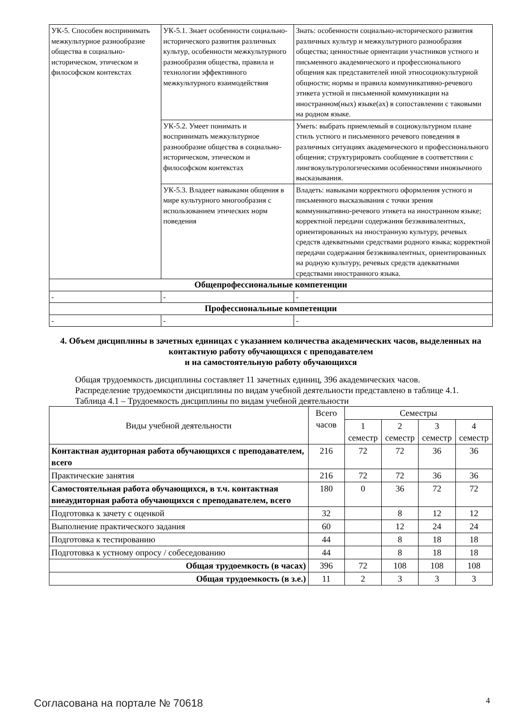| УК-5. Способен воспринимать межкультурное разнообразие общества в социально-историческом, этическом и философском контекстах | УК-5.1. Знает особенности социально-исторического развития различных культур, особенности межкультурного разнообразия общества, правила и технологии эффективного межкультурного взаимодействия | Знать: особенности социально-исторического развития различных культур и межкультурного разнообразия общества; ценностные ориентации участников устного и письменного академического и профессионального общения как представителей иной этносоциокультурной общности; нормы и правила коммуникативно-речевого этикета устной и письменной коммуникации на иностранном(ных) языке(ах) в сопоставлении с таковыми на родном языке. |
| | УК-5.2. Умеет понимать и воспринимать межкультурное разнообразие общества в социально-историческом, этическом и философском контекстах | Уметь: выбрать приемлемый в социокультурном плане стиль устного и письменного речевого поведения в различных ситуациях академического и профессионального общения; структурировать сообщение в соответствии с лингвокультурологическими особенностями иноязычного высказывания. |
| | УК-5.3. Владеет навыками общения в мире культурного многообразия с использованием этических норм поведения | Владеть: навыками корректного оформления устного и письменного высказывания с точки зрения коммуникативно-речевого этикета на иностранном языке; корректной передачи содержания безэквивалентных, ориентированных на иностранную культуру, речевых средств адекватными средствами родного языка; корректной передачи содержания безэквивалентных, ориентированных на родную культуру, речевых средств адекватными средствами иностранного языка. |
| Общепрофессиональные компетенции | | |
| - | - | - |
| Профессиональные компетенции | | |
| - | - | - |
4. Объем дисциплины в зачетных единицах с указанием количества академических часов, выделенных на контактную работу обучающихся с преподавателем
и на самостоятельную работу обучающихся
Общая трудоемкость дисциплины составляет 11 зачетных единиц, 396 академических часов.
Распределение трудоемкости дисциплины по видам учебной деятельности представлено в таблице 4.1.
Таблица 4.1 – Трудоемкость дисциплины по видам учебной деятельности
| Виды учебной деятельности | Всего часов | Семестры | | | |
| --- | --- | --- | --- | --- | --- |
| | | 1 семестр | 2 семестр | 3 семестр | 4 семестр |
| Контактная аудиторная работа обучающихся с преподавателем, всего | 216 | 72 | 72 | 36 | 36 |
| Практические занятия | 216 | 72 | 72 | 36 | 36 |
| Самостоятельная работа обучающихся, в т.ч. контактная внеаудиторная работа обучающихся с преподавателем, всего | 180 | 0 | 36 | 72 | 72 |
| Подготовка к зачету с оценкой | 32 | | 8 | 12 | 12 |
| Выполнение практического задания | 60 | | 12 | 24 | 24 |
| Подготовка к тестированию | 44 | | 8 | 18 | 18 |
| Подготовка к устному опросу / собеседованию | 44 | | 8 | 18 | 18 |
| Общая трудоемкость (в часах) | 396 | 72 | 108 | 108 | 108 |
| Общая трудоемкость (в з.е.) | 11 | 2 | 3 | 3 | 3 |
Согласована на портале № 70618 4